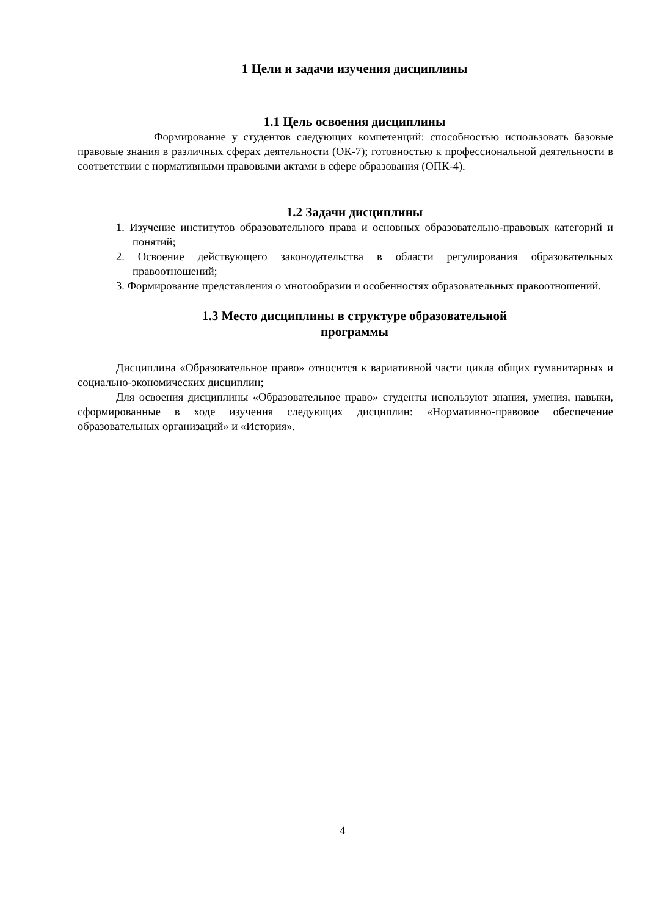1 Цели и задачи изучения дисциплины
1.1 Цель освоения дисциплины
Формирование у студентов следующих компетенций: способностью использовать базовые правовые знания в различных сферах деятельности (ОК-7); готовностью к профессиональной деятельности в соответствии с нормативными правовыми актами в сфере образования (ОПК-4).
1.2 Задачи дисциплины
1. Изучение институтов образовательного права и основных образовательно-правовых категорий и понятий;
2. Освоение действующего законодательства в области регулирования образовательных правоотношений;
3. Формирование представления о многообразии и особенностях образовательных правоотношений.
1.3 Место дисциплины в структуре образовательной
программы
Дисциплина «Образовательное право» относится к вариативной части цикла общих гуманитарных и социально-экономических дисциплин;
Для освоения дисциплины «Образовательное право» студенты используют знания, умения, навыки, сформированные в ходе изучения следующих дисциплин: «Нормативно-правовое обеспечение образовательных организаций» и «История».
4